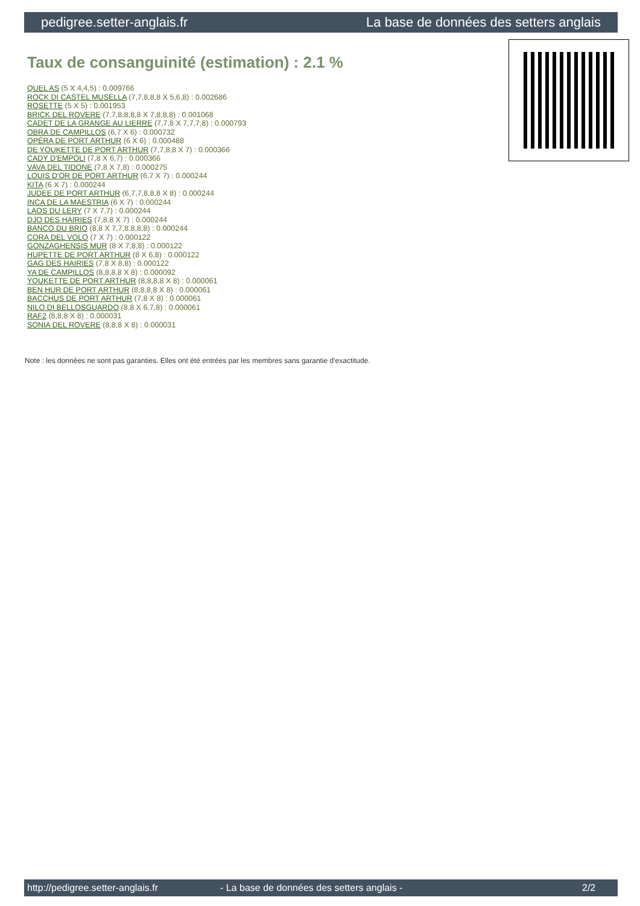pedigree.setter-anglais.fr La base de données des setters anglais
Taux de consanguinité (estimation) : 2.1 %
QUEL AS (5 X 4,4,5) : 0.009766
ROCK DI CASTEL MUSELLA (7,7,8,8,8 X 5,6,8) : 0.002686
ROSETTE (5 X 5) : 0.001953
BRICK DEL ROVERE (7,7,8,8,8,8 X 7,8,8,8) : 0.001068
CADET DE LA GRANGE AU LIERRE (7,7,8 X 7,7,7,8) : 0.000793
OBRA DE CAMPILLOS (6,7 X 6) : 0.000732
OPÉRA DE PORT ARTHUR (6 X 6) : 0.000488
DE YOUKETTE DE PORT ARTHUR (7,7,8,8 X 7) : 0.000366
CADY D'EMPOLI (7,8 X 6,7) : 0.000366
VAVA DEL TIDONE (7,8 X 7,8) : 0.000275
LOUIS D'OR DE PORT ARTHUR (6,7 X 7) : 0.000244
KITA (6 X 7) : 0.000244
JUDEE DE PORT ARTHUR (6,7,7,8,8,8 X 8) : 0.000244
INCA DE LA MAESTRIA (6 X 7) : 0.000244
LAOS DU LERY (7 X 7,7) : 0.000244
DJO DES HAIRIES (7,8,8 X 7) : 0.000244
BANCO DU BRIO (8,8 X 7,7,8,8,8,8) : 0.000244
CORA DEL VOLO (7 X 7) : 0.000122
GONZAGHENSIS MUR (8 X 7,8,8) : 0.000122
HUPETTE DE PORT ARTHUR (8 X 6,8) : 0.000122
GAG DES HAIRIES (7,8 X 8,8) : 0.000122
YA DE CAMPILLOS (8,8,8,8 X 8) : 0.000092
YOUKETTE DE PORT ARTHUR (8,8,8,8 X 8) : 0.000061
BEN HUR DE PORT ARTHUR (8,8,8,8 X 8) : 0.000061
BACCHUS DE PORT ARTHUR (7,8 X 8) : 0.000061
NILO DI BELLOSGUARDO (8,8 X 6,7,8) : 0.000061
RAF2 (8,8,8 X 8) : 0.000031
SONIA DEL ROVERE (8,8,8 X 8) : 0.000031
Note : les données ne sont pas garanties. Elles ont été entrées par les membres sans garantie d'exactitude.
http://pedigree.setter-anglais.fr - La base de données des setters anglais - 2/2